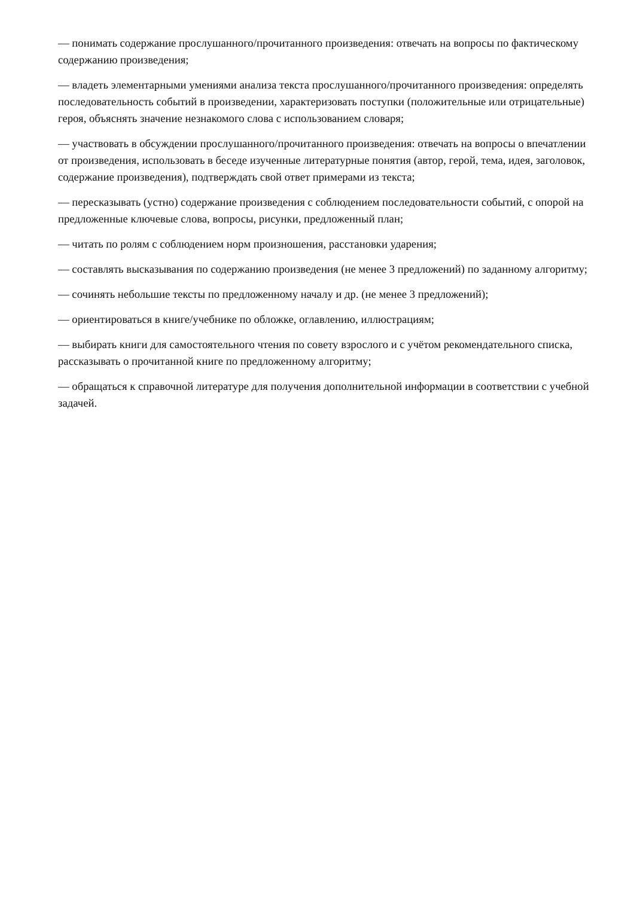— понимать содержание прослушанного/прочитанного произведения: отвечать на вопросы по фактическому содержанию произведения;
— владеть элементарными умениями анализа текста прослушанного/прочитанного произведения: определять последовательность событий в произведении, характеризовать поступки (положительные или отрицательные) героя, объяснять значение незнакомого слова с использованием словаря;
— участвовать в обсуждении прослушанного/прочитанного произведения: отвечать на вопросы о впечатлении от произведения, использовать в беседе изученные литературные понятия (автор, герой, тема, идея, заголовок, содержание произведения), подтверждать свой ответ примерами из текста;
— пересказывать (устно) содержание произведения с соблюдением последовательности событий, с опорой на предложенные ключевые слова, вопросы, рисунки, предложенный план;
— читать по ролям с соблюдением норм произношения, расстановки ударения;
— составлять высказывания по содержанию произведения (не менее 3 предложений) по заданному алгоритму;
— сочинять небольшие тексты по предложенному началу и др. (не менее 3 предложений);
— ориентироваться в книге/учебнике по обложке, оглавлению, иллюстрациям;
— выбирать книги для самостоятельного чтения по совету взрослого и с учётом рекомендательного списка, рассказывать о прочитанной книге по предложенному алгоритму;
— обращаться к справочной литературе для получения дополнительной информации в соответствии с учебной задачей.